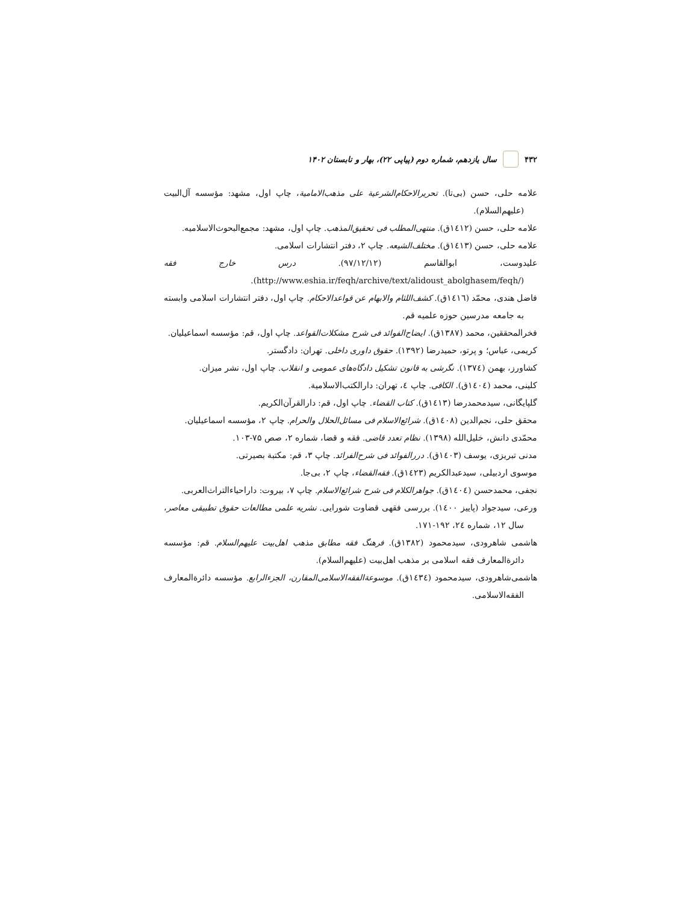۴۳۲ سال یازدهم، شماره دوم (پیاپی ۲۲)، بهار و تابستان ۱۴۰۲
علامه حلی، حسن (بی‌تا). تحریرالاحکام‌الشرعیة علی مذهب‌الامامیة، چاپ اول، مشهد: مؤسسه آل‌البیت (علیهم‌السلام).
علامه حلی، حسن (۱٤۱۲ق). منتهی‌المطلب فی تحقیق‌المذهب. چاپ اول، مشهد: مجمع‌البحوث‌الاسلامیه.
علامه حلی، حسن (۱٤۱۳ق). مختلف‌الشیعه. چاپ ۲، دفتر انتشارات اسلامی.
علیدوست، ابوالقاسم (۹۷/۱۲/۱۲). درس خارج فقه (http://www.eshia.ir/feqh/archive/text/alidoust_abolghasem/feqh/).
فاضل هندی، محمّد (۱٤۱٦ق). کشف‌اللثام والابهام عن قواعدالاحکام. چاپ اول، دفتر انتشارات اسلامی وابسته به جامعه مدرسین حوزه علمیه قم.
فخرالمحققین، محمد (۱۳۸۷ق). ایضاح‌الفوائد فی شرح مشکلات‌القواعد. چاپ اول، قم: مؤسسه اسماعیلیان.
کریمی، عباس؛ و پرتو، حمیدرضا (۱۳۹۲). حقوق داوری داخلی. تهران: دادگستر.
کشاورز، بهمن (۱۳۷٤). نگرشی به قانون تشکیل دادگاه‌های عمومی و انقلاب. چاپ اول، نشر میزان.
کلینی، محمد (۱٤۰٤ق). الکافی. چاپ ٤، تهران: دارالکتب‌الاسلامیة.
گلپایگانی، سیدمحمدرضا (۱٤۱۳ق). کتاب القضاء. چاپ اول، قم: دارالقرآن‌الکریم.
محقق حلی، نجم‌الدین (۱٤۰۸ق). شرائع‌الاسلام فی مسائل‌الحلال والحرام. چاپ ۲، مؤسسه اسماعیلیان.
محمّدی دانش، خلیل‌الله (۱۳۹۸). نظام تعدد قاضی. فقه و قضا، شماره ۲، صص ۷۵-۱۰۳.
مدنی تبریزی، یوسف (۱٤۰۳ق). دررالفوائد فی شرح‌الفرائد. چاپ ۳، قم: مکتبة بصیرتی.
موسوی اردبیلی، سیدعبدالکریم (۱٤۲۳ق). فقه‌القضاء، چاپ ۲، بی‌جا.
نجفی، محمدحسن (۱٤۰٤ق). جواهرالکلام فی شرح شرائع‌الاسلام. چاپ ۷، بیروت: داراحیاءالتراث‌العربی.
ورعی، سیدجواد (پاییز ۱٤۰۰). بررسی فقهی قضاوت شورایی. نشریه علمی مطالعات حقوق تطبیقی معاصر، سال ۱۲، شماره ۲٤، ۱۹۲-۱۷۱.
هاشمی شاهرودی، سیدمحمود (۱۳۸۲ق). فرهنگ فقه مطابق مذهب اهل‌بیت علیهم‌السلام. قم: مؤسسه دائرةالمعارف فقه اسلامی بر مذهب اهل‌بیت (علیهم‌السلام).
هاشمی‌شاهرودی، سیدمحمود (۱٤۳٤ق). موسوعةالفقه‌الاسلامی‌المقارن، الجزءالرابع. مؤسسه دائرةالمعارف الفقه‌الاسلامی.